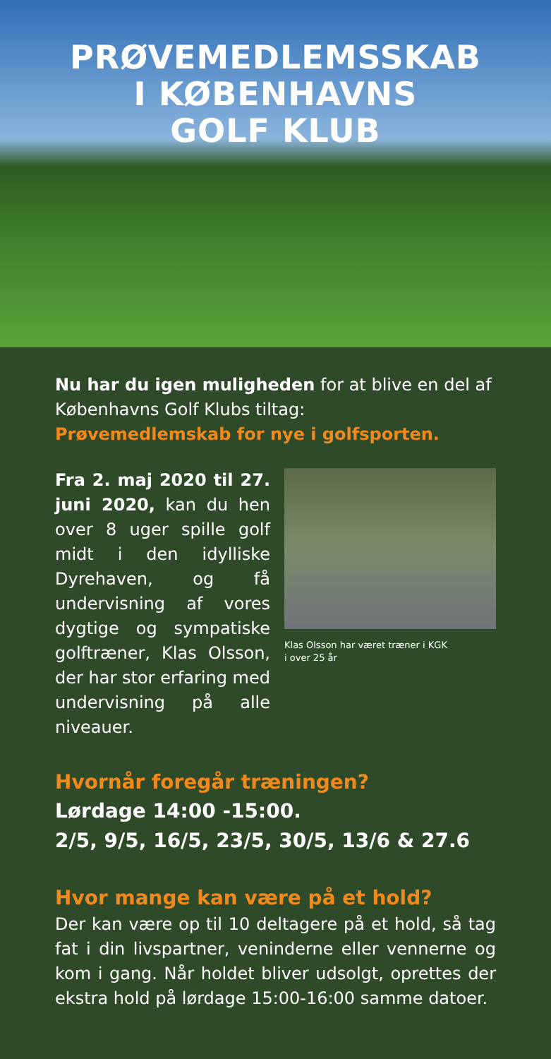PRØVEMEDLEMSSKAB
I KØBENHAVNS
GOLF KLUB
Nu har du igen muligheden for at blive en del af Københavns Golf Klubs tiltag:
Prøvemedlemskab for nye i golfsporten.
Fra 2. maj 2020 til 27. juni 2020, kan du hen over 8 uger spille golf midt i den idylliske Dyrehaven, og få undervisning af vores dygtige og sympatiske golftræner, Klas Olsson, der har stor erfaring med undervisning på alle niveauer.
Klas Olsson har været træner i KGK
i over 25 år
Hvornår foregår træningen?
Lørdage 14:00 -15:00.
2/5, 9/5, 16/5, 23/5, 30/5, 13/6 & 27.6
Hvor mange kan være på et hold?
Der kan være op til 10 deltagere på et hold, så tag fat i din livspartner, veninderne eller vennerne og kom i gang. Når holdet bliver udsolgt, oprettes der ekstra hold på lørdage 15:00-16:00 samme datoer.